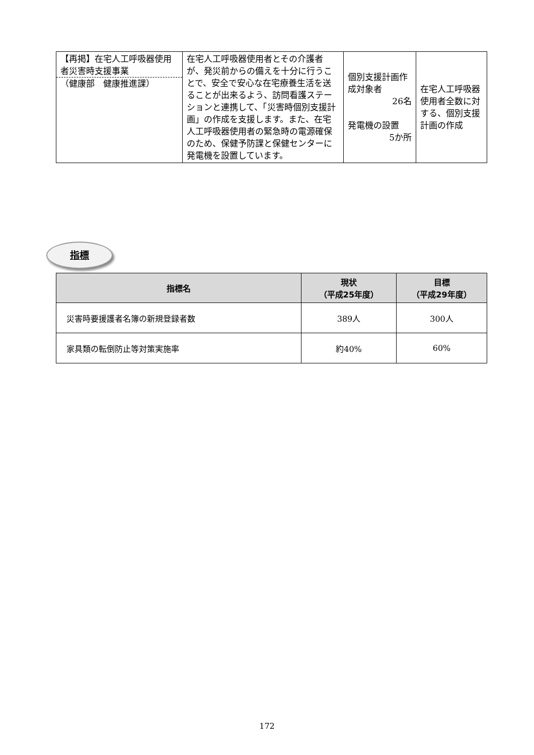| 【再掲】在宅人工呼吸器使用者災害時支援事業 （健康部 健康推進課） | 在宅人工呼吸器使用者とその介護者が、発災前からの備えを十分に行うことで、安全で安心な在宅療養生活を送ることが出来るよう、訪問看護ステーションと連携して、「災害時個別支援計画」の作成を支援します。また、在宅人工呼吸器使用者の緊急時の電源確保のため、保健予防課と保健センターに発電機を設置しています。 | 個別支援計画作成対象者 26名 発電機の設置 5か所 | 在宅人工呼吸器使用者全数に対する、個別支援計画の作成 |
指標
| 指標名 | 現状 （平成25年度） | 目標 （平成29年度） |
| --- | --- | --- |
| 災害時要援護者名簿の新規登録者数 | 389人 | 300人 |
| 家具類の転倒防止等対策実施率 | 約40% | 60% |
172